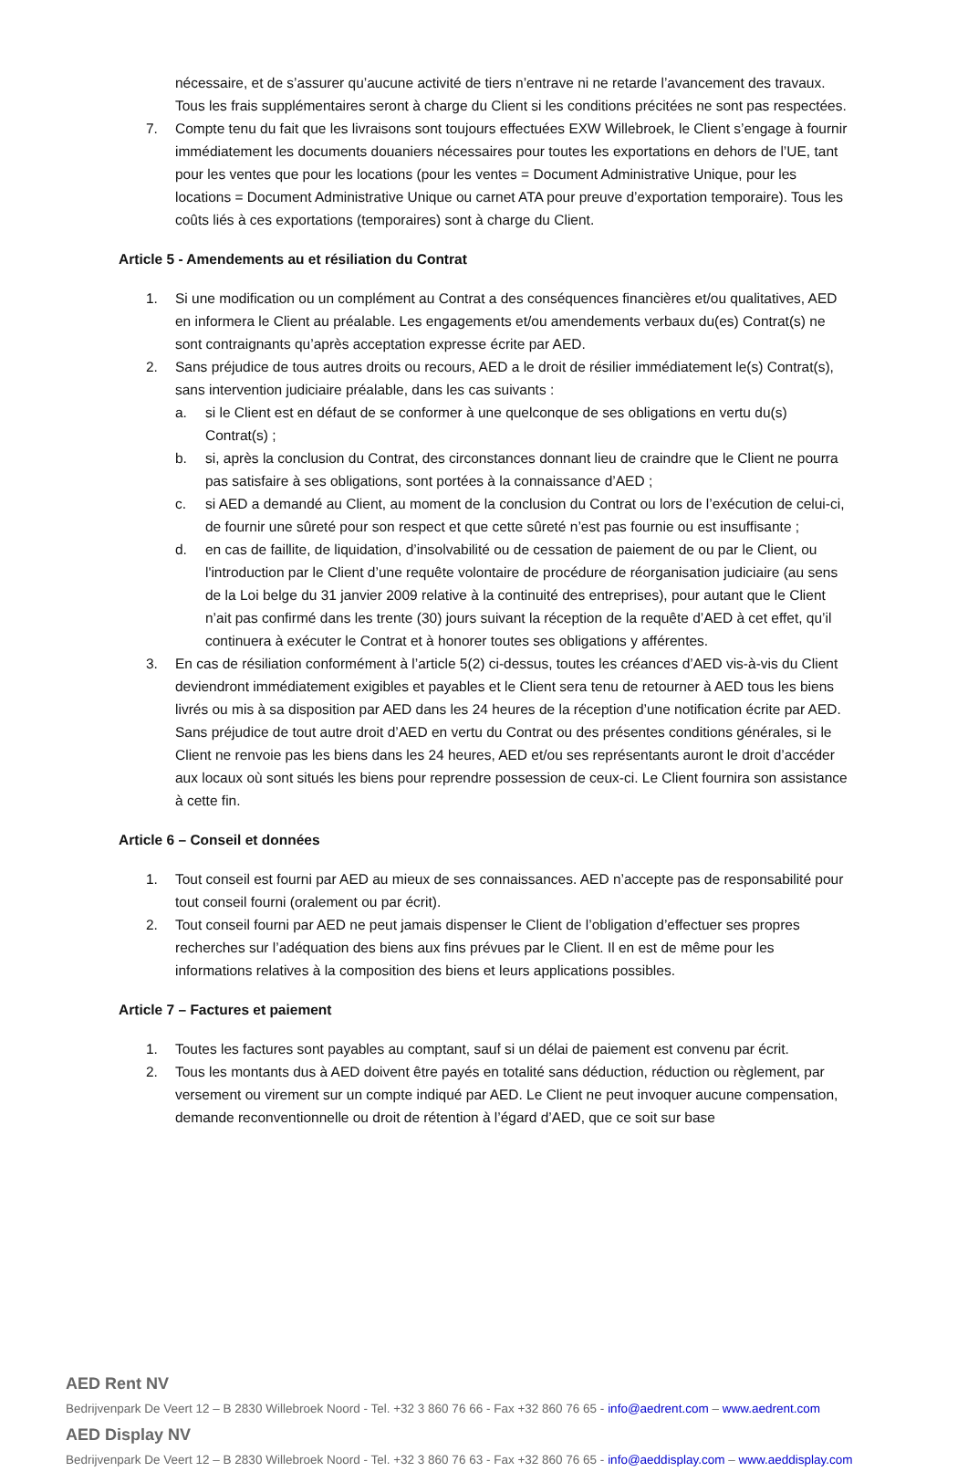nécessaire, et de s’assurer qu’aucune activité de tiers n’entrave ni ne retarde l’avancement des travaux. Tous les frais supplémentaires seront à charge du Client si les conditions précitées ne sont pas respectées.
7. Compte tenu du fait que les livraisons sont toujours effectuées EXW Willebroek, le Client s’engage à fournir immédiatement les documents douaniers nécessaires pour toutes les exportations en dehors de l’UE, tant pour les ventes que pour les locations (pour les ventes = Document Administrative Unique, pour les locations = Document Administrative Unique ou carnet ATA pour preuve d’exportation temporaire). Tous les coûts liés à ces exportations (temporaires) sont à charge du Client.
Article 5 - Amendements au et résiliation du Contrat
1. Si une modification ou un complément au Contrat a des conséquences financières et/ou qualitatives, AED en informera le Client au préalable. Les engagements et/ou amendements verbaux du(es) Contrat(s) ne sont contraignants qu’après acceptation expresse écrite par AED.
2. Sans préjudice de tous autres droits ou recours, AED a le droit de résilier immédiatement le(s) Contrat(s), sans intervention judiciaire préalable, dans les cas suivants :
a. si le Client est en défaut de se conformer à une quelconque de ses obligations en vertu du(s) Contrat(s) ;
b. si, après la conclusion du Contrat, des circonstances donnant lieu de craindre que le Client ne pourra pas satisfaire à ses obligations, sont portées à la connaissance d’AED ;
c. si AED a demandé au Client, au moment de la conclusion du Contrat ou lors de l’exécution de celui-ci, de fournir une sûreté pour son respect et que cette sûreté n’est pas fournie ou est insuffisante ;
d. en cas de faillite, de liquidation, d’insolvabilité ou de cessation de paiement de ou par le Client, ou l'introduction par le Client d’une requête volontaire de procédure de réorganisation judiciaire (au sens de la Loi belge du 31 janvier 2009 relative à la continuité des entreprises), pour autant que le Client n’ait pas confirmé dans les trente (30) jours suivant la réception de la requête d’AED à cet effet, qu’il continuera à exécuter le Contrat et à honorer toutes ses obligations y afférentes.
3. En cas de résiliation conformément à l’article 5(2) ci-dessus, toutes les créances d’AED vis-à-vis du Client deviendront immédiatement exigibles et payables et le Client sera tenu de retourner à AED tous les biens livrés ou mis à sa disposition par AED dans les 24 heures de la réception d’une notification écrite par AED. Sans préjudice de tout autre droit d’AED en vertu du Contrat ou des présentes conditions générales, si le Client ne renvoie pas les biens dans les 24 heures, AED et/ou ses représentants auront le droit d’accéder aux locaux où sont situés les biens pour reprendre possession de ceux-ci. Le Client fournira son assistance à cette fin.
Article 6 – Conseil et données
1. Tout conseil est fourni par AED au mieux de ses connaissances. AED n’accepte pas de responsabilité pour tout conseil fourni (oralement ou par écrit).
2. Tout conseil fourni par AED ne peut jamais dispenser le Client de l’obligation d’effectuer ses propres recherches sur l’adéquation des biens aux fins prévues par le Client. Il en est de même pour les informations relatives à la composition des biens et leurs applications possibles.
Article 7 – Factures et paiement
1. Toutes les factures sont payables au comptant, sauf si un délai de paiement est convenu par écrit.
2. Tous les montants dus à AED doivent être payés en totalité sans déduction, réduction ou règlement, par versement ou virement sur un compte indiqué par AED. Le Client ne peut invoquer aucune compensation, demande reconventionnelle ou droit de rétention à l’égard d’AED, que ce soit sur base
AED Rent NV
Bedrijvenpark De Veert 12 – B 2830 Willebroek Noord - Tel. +32 3 860 76 66 - Fax +32 860 76 65 - info@aedrent.com – www.aedrent.com
AED Display NV
Bedrijvenpark De Veert 12 – B 2830 Willebroek Noord - Tel. +32 3 860 76 63 - Fax +32 860 76 65 - info@aeddisplay.com – www.aeddisplay.com